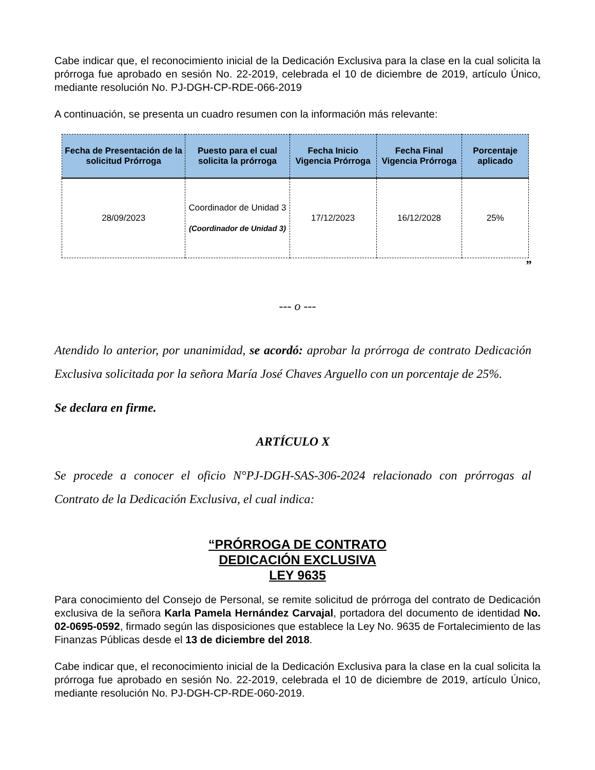Cabe indicar que, el reconocimiento inicial de la Dedicación Exclusiva para la clase en la cual solicita la prórroga fue aprobado en sesión No. 22-2019, celebrada el 10 de diciembre de 2019, artículo Único, mediante resolución No. PJ-DGH-CP-RDE-066-2019
A continuación, se presenta un cuadro resumen con la información más relevante:
| Fecha de Presentación de la solicitud Prórroga | Puesto para el cual solicita la prórroga | Fecha Inicio Vigencia Prórroga | Fecha Final Vigencia Prórroga | Porcentaje aplicado |
| --- | --- | --- | --- | --- |
| 28/09/2023 | Coordinador de Unidad 3 (Coordinador de Unidad 3) | 17/12/2023 | 16/12/2028 | 25% |
”
--- o ---
Atendido lo anterior, por unanimidad, se acordó: aprobar la prórroga de contrato Dedicación Exclusiva solicitada por la señora María José Chaves Arguello con un porcentaje de 25%.
Se declara en firme.
ARTÍCULO X
Se procede a conocer el oficio N°PJ-DGH-SAS-306-2024 relacionado con prórrogas al Contrato de la Dedicación Exclusiva, el cual indica:
“PRÓRROGA DE CONTRATO
DEDICACIÓN EXCLUSIVA
LEY 9635
Para conocimiento del Consejo de Personal, se remite solicitud de prórroga del contrato de Dedicación exclusiva de la señora Karla Pamela Hernández Carvajal, portadora del documento de identidad No. 02-0695-0592, firmado según las disposiciones que establece la Ley No. 9635 de Fortalecimiento de las Finanzas Públicas desde el 13 de diciembre del 2018.
Cabe indicar que, el reconocimiento inicial de la Dedicación Exclusiva para la clase en la cual solicita la prórroga fue aprobado en sesión No. 22-2019, celebrada el 10 de diciembre de 2019, artículo Único, mediante resolución No. PJ-DGH-CP-RDE-060-2019.